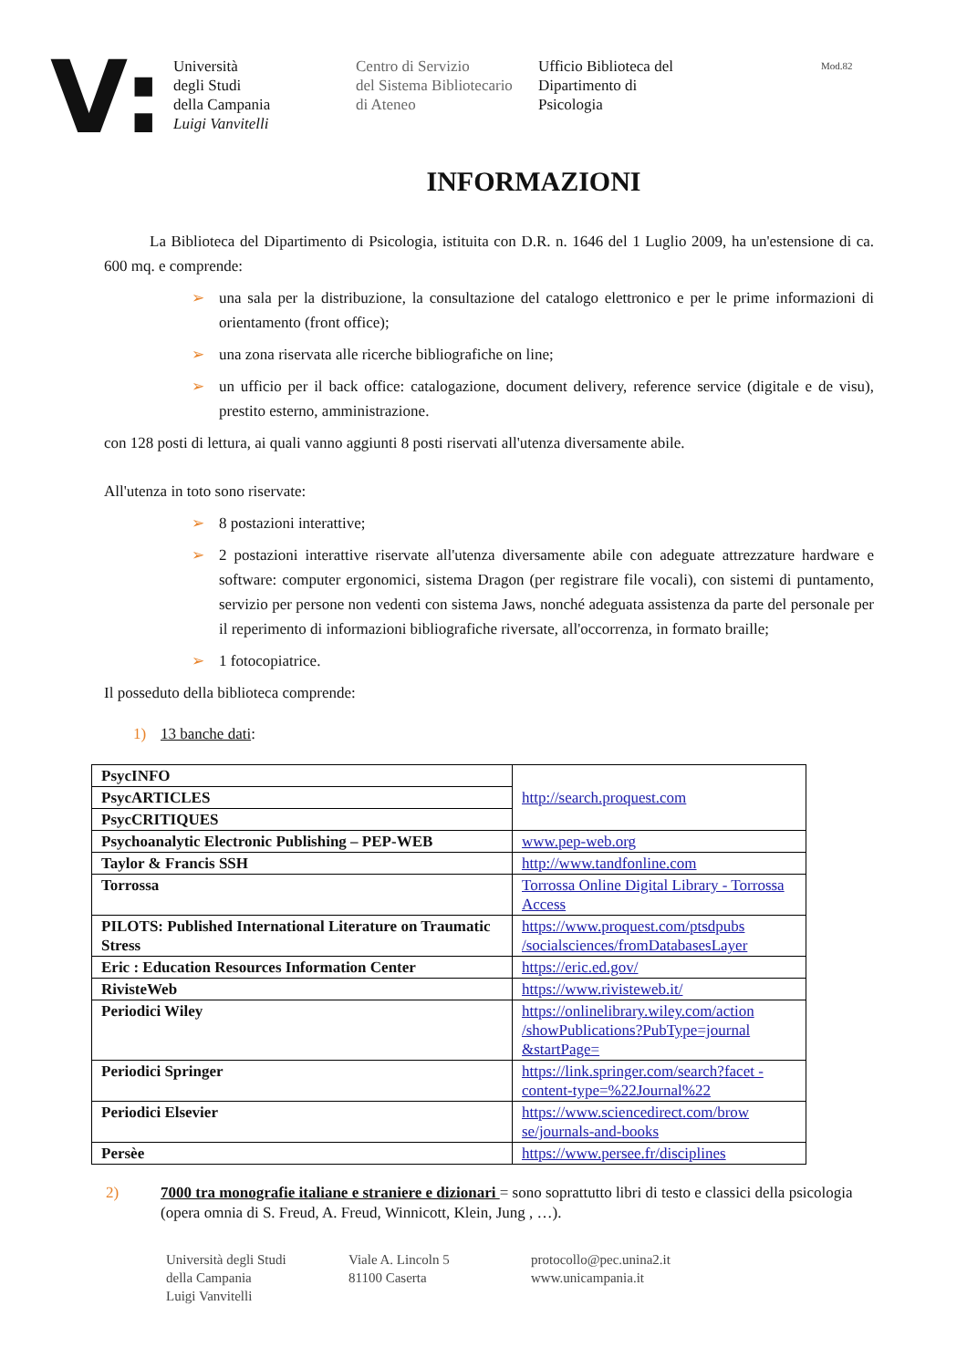V:
Università
degli Studi
della Campania
Luigi Vanvitelli
Centro di Servizio
del Sistema Bibliotecario
di Ateneo
Ufficio Biblioteca del
Dipartimento di
Psicologia
Mod.82
INFORMAZIONI
La Biblioteca del Dipartimento di Psicologia, istituita con D.R. n. 1646 del 1 Luglio 2009, ha un'estensione di ca. 600 mq. e comprende:
➢ una sala per la distribuzione, la consultazione del catalogo elettronico e per le prime informazioni di orientamento (front office);
➢ una zona riservata alle ricerche bibliografiche on line;
➢ un ufficio per il back office: catalogazione, document delivery, reference service (digitale e de visu), prestito esterno, amministrazione.
con 128 posti di lettura, ai quali vanno aggiunti 8 posti riservati all'utenza diversamente abile.
All'utenza in toto sono riservate:
➢ 8 postazioni interattive;
➢ 2 postazioni interattive riservate all'utenza diversamente abile con adeguate attrezzature hardware e software: computer ergonomici, sistema Dragon (per registrare file vocali), con sistemi di puntamento, servizio per persone non vedenti con sistema Jaws, nonché adeguata assistenza da parte del personale per il reperimento di informazioni bibliografiche riversate, all'occorrenza, in formato braille;
➢ 1 fotocopiatrice.
Il posseduto della biblioteca comprende:
1) 13 banche dati:
| PsycINFO | http://search.proquest.com |
| PsycARTICLES | |
| PsycCRITIQUES | |
| Psychoanalytic Electronic Publishing – PEP-WEB | www.pep-web.org |
| Taylor & Francis SSH | http://www.tandfonline.com |
| Torrossa | Torrossa Online Digital Library - Torrossa Access |
| PILOTS: Published International Literature on Traumatic Stress | https://www.proquest.com/ptsdpubs /socialsciences/fromDatabasesLayer |
| Eric : Education Resources Information Center | https://eric.ed.gov/ |
| RivisteWeb | https://www.rivisteweb.it/ |
| Periodici Wiley | https://onlinelibrary.wiley.com/action /showPublications?PubType=journal &startPage= |
| Periodici Springer | https://link.springer.com/search?facet -content-type=%22Journal%22 |
| Periodici Elsevier | https://www.sciencedirect.com/brow se/journals-and-books |
| Persèe | https://www.persee.fr/disciplines |
2) 7000 tra monografie italiane e straniere e dizionari = sono soprattutto libri di testo e classici della psicologia (opera omnia di S. Freud, A. Freud, Winnicott, Klein, Jung , …).
Università degli Studi
della Campania
Luigi Vanvitelli
Viale A. Lincoln 5
81100 Caserta
protocollo@pec.unina2.it
www.unicampania.it